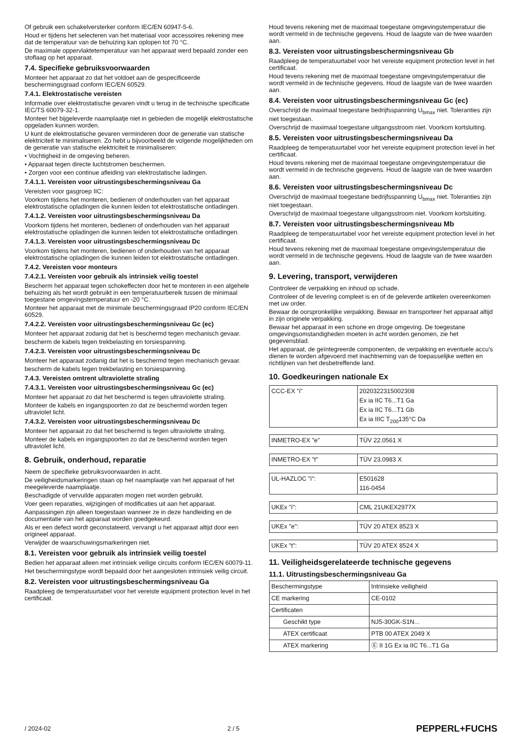Of gebruik een schakelversterker conform IEC/EN 60947-5-6.
Houd er tijdens het selecteren van het materiaal voor accessoires rekening mee dat de temperatuur van de behuizing kan oplopen tot 70 °C.
De maximale oppervlaktetemperatuur van het apparaat werd bepaald zonder een stoflaag op het apparaat.
7.4. Specifieke gebruiksvoorwaarden
Monteer het apparaat zo dat het voldoet aan de gespecificeerde beschermingsgraad conform IEC/EN 60529.
7.4.1. Elektrostatische vereisten
Informatie over elektrostatische gevaren vindt u terug in de technische specificatie IEC/TS 60079-32-1.
Monteer het bijgeleverde naamplaatje niet in gebieden die mogelijk elektrostatische opgeladen kunnen worden.
U kunt de elektrostatische gevaren verminderen door de generatie van statische elektriciteit te minimaliseren. Zo hebt u bijvoorbeeld de volgende mogelijkheden om de generatie van statische elektriciteit te minimaliseren:
• Vochtigheid in de omgeving beheren.
• Apparaat tegen directe luchtstromen beschermen.
• Zorgen voor een continue afleiding van elektrostatische ladingen.
7.4.1.1. Vereisten voor uitrustingsbeschermingsniveau Ga
Vereisten voor gasgroep IIC:
Voorkom tijdens het monteren, bedienen of onderhouden van het apparaat elektrostatische opladingen die kunnen leiden tot elektrostatische ontladingen.
7.4.1.2. Vereisten voor uitrustingsbeschermingsniveau Da
Voorkom tijdens het monteren, bedienen of onderhouden van het apparaat elektrostatische opladingen die kunnen leiden tot elektrostatische ontladingen.
7.4.1.3. Vereisten voor uitrustingsbeschermingsniveau Dc
Voorkom tijdens het monteren, bedienen of onderhouden van het apparaat elektrostatische opladingen die kunnen leiden tot elektrostatische ontladingen.
7.4.2. Vereisten voor monteurs
7.4.2.1. Vereisten voor gebruik als intrinsiek veilig toestel
Bescherm het apparaat tegen schokeffecten door het te monteren in een algehele behuizing als het wordt gebruikt in een temperatuurbereik tussen de minimaal toegestane omgevingstemperatuur en -20 °C.
Monteer het apparaat met de minimale beschermingsgraad IP20 conform IEC/EN 60529.
7.4.2.2. Vereisten voor uitrustingsbeschermingsniveau Gc (ec)
Monteer het apparaat zodanig dat het is beschermd tegen mechanisch gevaar.
bescherm de kabels tegen trekbelasting en torsiespanning.
7.4.2.3. Vereisten voor uitrustingsbeschermingsniveau Dc
Monteer het apparaat zodanig dat het is beschermd tegen mechanisch gevaar.
bescherm de kabels tegen trekbelasting en torsiespanning.
7.4.3. Vereisten omtrent ultraviolette straling
7.4.3.1. Vereisten voor uitrustingsbeschermingsniveau Gc (ec)
Monteer het apparaat zo dat het beschermd is tegen ultraviolette straling.
Monteer de kabels en ingangspoorten zo dat ze beschermd worden tegen ultraviolet licht.
7.4.3.2. Vereisten voor uitrustingsbeschermingsniveau Dc
Monteer het apparaat zo dat het beschermd is tegen ultraviolette straling.
Monteer de kabels en ingangspoorten zo dat ze beschermd worden tegen ultraviolet licht.
8. Gebruik, onderhoud, reparatie
Neem de specifieke gebruiksvoorwaarden in acht.
De veiligheidsmarkeringen staan op het naamplaatje van het apparaat of het meegeleverde naamplaatje.
Beschadigde of vervuilde apparaten mogen niet worden gebruikt.
Voer geen reparaties, wijzigingen of modificaties uit aan het apparaat.
Aanpassingen zijn alleen toegestaan wanneer ze in deze handleiding en de documentatie van het apparaat worden goedgekeurd.
Als er een defect wordt geconstateerd, vervangt u het apparaat altijd door een origineel apparaat.
Verwijder de waarschuwingsmarkeringen niet.
8.1. Vereisten voor gebruik als intrinsiek veilig toestel
Bedien het apparaat alleen met intrinsiek veilige circuits conform IEC/EN 60079-11.
Het beschermingstype wordt bepaald door het aangesloten intrinsiek veilig circuit.
8.2. Vereisten voor uitrustingsbeschermingsniveau Ga
Raadpleeg de temperatuurtabel voor het vereiste equipment protection level in het certificaat.
Houd tevens rekening met de maximaal toegestane omgevingstemperatuur die wordt vermeld in de technische gegevens. Houd de laagste van de twee waarden aan.
8.3. Vereisten voor uitrustingsbeschermingsniveau Gb
Raadpleeg de temperatuurtabel voor het vereiste equipment protection level in het certificaat.
Houd tevens rekening met de maximaal toegestane omgevingstemperatuur die wordt vermeld in de technische gegevens. Houd de laagste van de twee waarden aan.
8.4. Vereisten voor uitrustingsbeschermingsniveau Gc (ec)
Overschrijd de maximaal toegestane bedrijfsspanning U<sub>bmax</sub> niet. Toleranties zijn niet toegestaan.
Overschrijd de maximaal toegestane uitgangsstroom niet. Voorkom kortsluiting.
8.5. Vereisten voor uitrustingsbeschermingsniveau Da
Raadpleeg de temperatuurtabel voor het vereiste equipment protection level in het certificaat.
Houd tevens rekening met de maximaal toegestane omgevingstemperatuur die wordt vermeld in de technische gegevens. Houd de laagste van de twee waarden aan.
8.6. Vereisten voor uitrustingsbeschermingsniveau Dc
Overschrijd de maximaal toegestane bedrijfsspanning U<sub>bmax</sub> niet. Toleranties zijn niet toegestaan.
Overschrijd de maximaal toegestane uitgangsstroom niet. Voorkom kortsluiting.
8.7. Vereisten voor uitrustingsbeschermingsniveau Mb
Raadpleeg de temperatuurtabel voor het vereiste equipment protection level in het certificaat.
Houd tevens rekening met de maximaal toegestane omgevingstemperatuur die wordt vermeld in de technische gegevens. Houd de laagste van de twee waarden aan.
9. Levering, transport, verwijderen
Controleer de verpakking en inhoud op schade.
Controleer of de levering compleet is en of de geleverde artikelen overeenkomen met uw order.
Bewaar de oorspronkelijke verpakking. Bewaar en transporteer het apparaat altijd in zijn originele verpakking.
Bewaar het apparaat in een schone en droge omgeving. De toegestane omgevingsomstandigheden moeten in acht worden genomen, zie het gegevensblad.
Het apparaat, de geïntegreerde componenten, de verpakking en eventuele accu's dienen te worden afgevoerd met inachtneming van de toepasselijke wetten en richtlijnen van het desbetreffende land.
10. Goedkeuringen nationale Ex
| CCC-EX "i" | 2020322315002308 Ex ia IIC T6...T1 Ga Ex ia IIC T6...T1 Gb Ex ia IIIC T<sub>200</sub>135°C Da |
| INMETRO-EX "e" | TÜV 22.0561 X |
| INMETRO-EX "t" | TÜV 23.0983 X |
| UL-HAZLOC "i": | E501628 116-0454 |
| UKEx "i": | CML 21UKEX2977X |
| UKEx "e": | TÜV 20 ATEX 8523 X |
| UKEx "t": | TÜV 20 ATEX 8524 X |
11. Veiligheidsgerelateerde technische gegevens
11.1. Uitrustingsbeschermingsniveau Ga
| Beschermingstype | Intrinsieke veiligheid |
| CE markering | CE-0102 |
| Certificaten | |
| Geschikt type | NJ5-30GK-S1N... |
| ATEX certificaat | PTB 00 ATEX 2049 X |
| ATEX markering | Ⓔ II 1G Ex ia IIC T6...T1 Ga |
/ 2024-02 2 / 5 PEPPERL+FUCHS